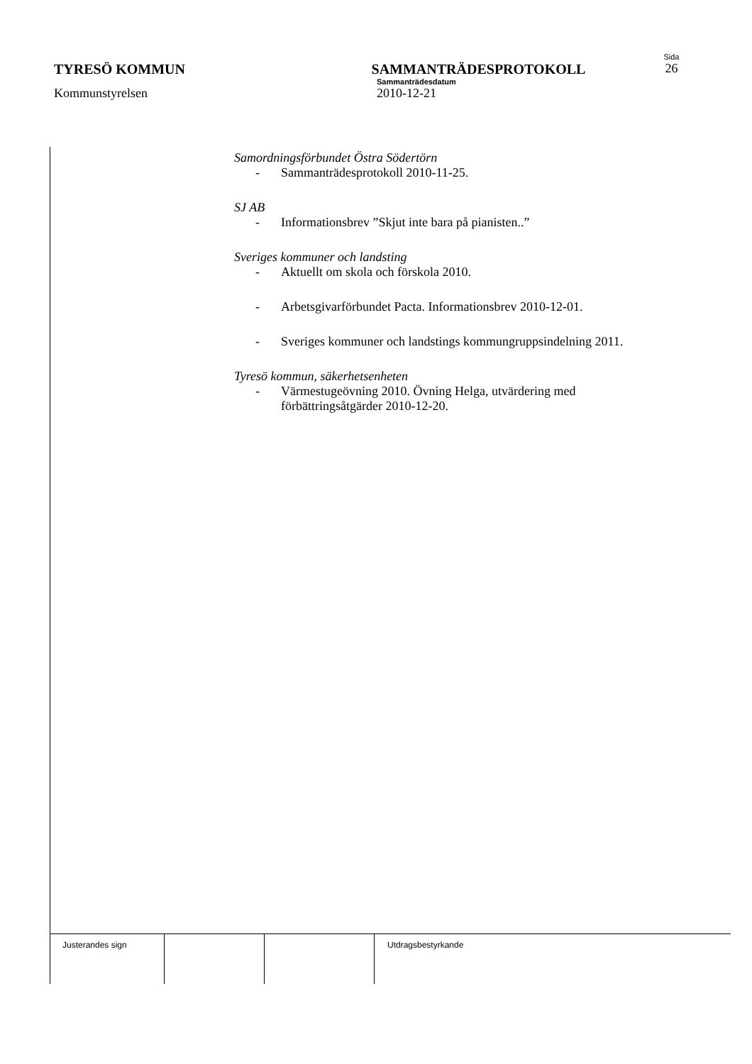Sida
TYRESÖ KOMMUN SAMMANTRÄDESPROTOKOLL 26
Sammanträdesdatum
Kommunstyrelsen 2010-12-21
Samordningsförbundet Östra Södertörn
- Sammanträdesprotokoll 2010-11-25.
SJ AB
- Informationsbrev ”Skjut inte bara på pianisten..”
Sveriges kommuner och landsting
- Aktuellt om skola och förskola 2010.
- Arbetsgivarförbundet Pacta. Informationsbrev 2010-12-01.
- Sveriges kommuner och landstings kommungruppsindelning 2011.
Tyresö kommun, säkerhetsenheten
- Värmestugeövning 2010. Övning Helga, utvärdering med
förbättringsåtgärder 2010-12-20.
Justerandes sign Utdragsbestyrkande